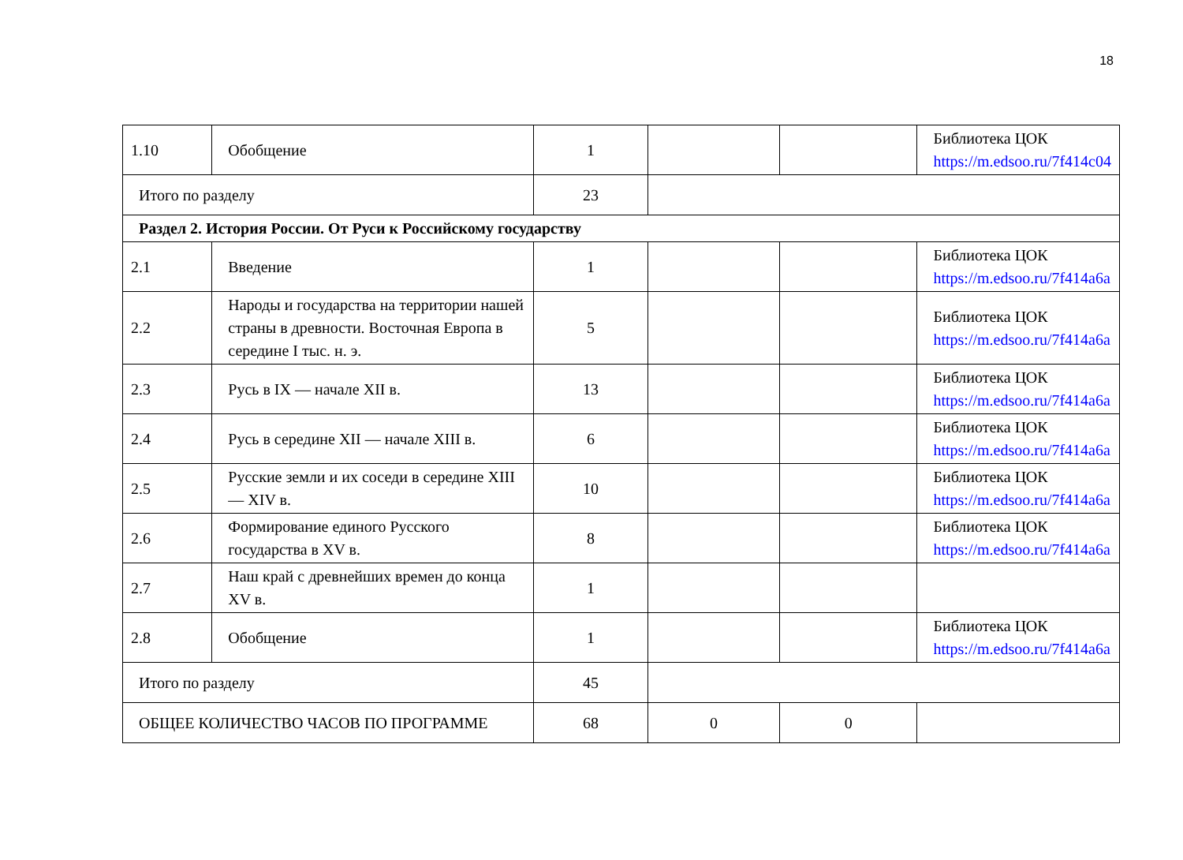18
| 1.10 | Обобщение | 1 | | | Библиотека ЦОК https://m.edsoo.ru/7f414c04 |
| Итого по разделу | | 23 | | | |
| Раздел 2. История России. От Руси к Российскому государству | | | | | |
| 2.1 | Введение | 1 | | | Библиотека ЦОК https://m.edsoo.ru/7f414a6a |
| 2.2 | Народы и государства на территории нашей страны в древности. Восточная Европа в середине I тыс. н. э. | 5 | | | Библиотека ЦОК https://m.edsoo.ru/7f414a6a |
| 2.3 | Русь в IX — начале XII в. | 13 | | | Библиотека ЦОК https://m.edsoo.ru/7f414a6a |
| 2.4 | Русь в середине XII — начале XIII в. | 6 | | | Библиотека ЦОК https://m.edsoo.ru/7f414a6a |
| 2.5 | Русские земли и их соседи в середине XIII — XIV в. | 10 | | | Библиотека ЦОК https://m.edsoo.ru/7f414a6a |
| 2.6 | Формирование единого Русского государства в XV в. | 8 | | | Библиотека ЦОК https://m.edsoo.ru/7f414a6a |
| 2.7 | Наш край с древнейших времен до конца XV в. | 1 | | | |
| 2.8 | Обобщение | 1 | | | Библиотека ЦОК https://m.edsoo.ru/7f414a6a |
| Итого по разделу | | 45 | | | |
| ОБЩЕЕ КОЛИЧЕСТВО ЧАСОВ ПО ПРОГРАММЕ | | 68 | 0 | 0 | |